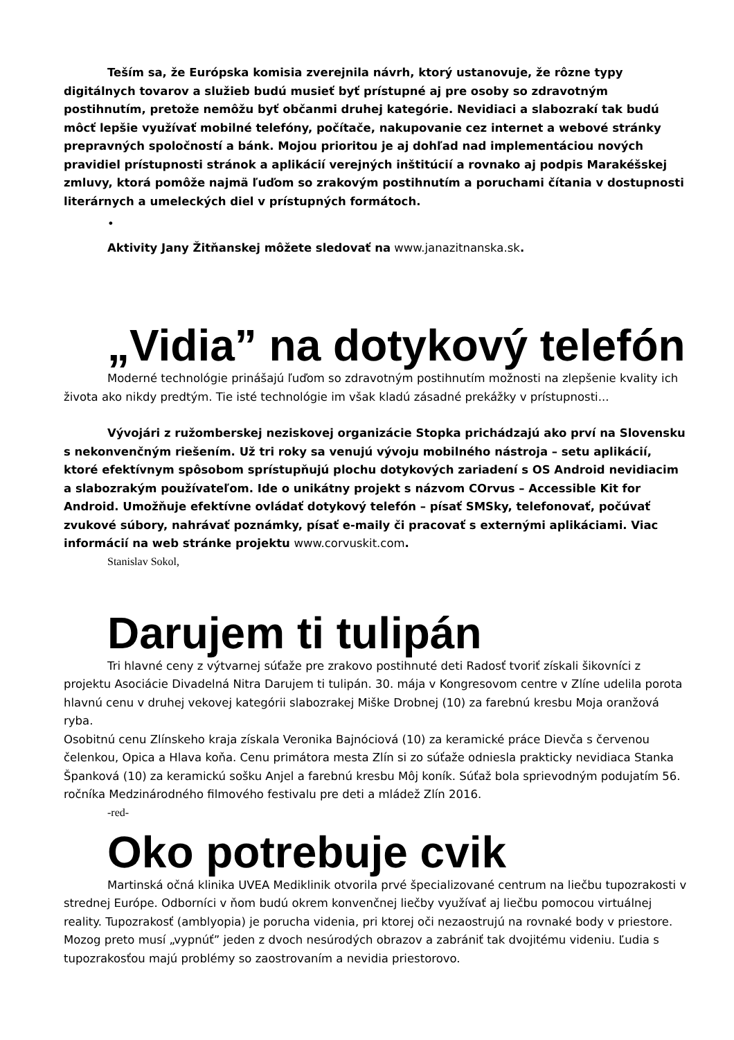Teším sa, že Európska komisia zverejnila návrh, ktorý ustanovuje, že rôzne typy digitálnych tovarov a služieb budú musieť byť prístupné aj pre osoby so zdravotným postihnutím, pretože nemôžu byť občanmi druhej kategórie. Nevidiaci a slabozrakí tak budú môcť lepšie využívať mobilné telefóny, počítače, nakupovanie cez internet a webové stránky prepravných spoločností a bánk. Mojou prioritou je aj dohľad nad implementáciou nových pravidiel prístupnosti stránok a aplikácií verejných inštitúcií a rovnako aj podpis Marakéšskej zmluvy, ktorá pomôže najmä ľuďom so zrakovým postihnutím a poruchami čítania v dostupnosti literárnych a umeleckých diel v prístupných formátoch.
•
Aktivity Jany Žitňanskej môžete sledovať na www.janazitnanska.sk.
„Vidia” na dotykový telefón
Moderné technológie prinášajú ľuďom so zdravotným postihnutím možnosti na zlepšenie kvality ich života ako nikdy predtým. Tie isté technológie im však kladú zásadné prekážky v prístupnosti...
Vývojári z ružomberskej neziskovej organizácie Stopka prichádzajú ako prví na Slovensku s nekonvenčným riešením. Už tri roky sa venujú vývoju mobilného nástroja – setu aplikácií, ktoré efektívnym spôsobom sprístupňujú plochu dotykových zariadení s OS Android nevidiacim a slabozrakým používateľom. Ide o unikátny projekt s názvom COrvus – Accessible Kit for Android. Umožňuje efektívne ovládať dotykový telefón – písať SMSky, telefonovať, počúvať zvukové súbory, nahrávať poznámky, písať e-maily či pracovať s externými aplikáciami. Viac informácií na web stránke projektu www.corvuskit.com.
Stanislav Sokol,
Darujem ti tulipán
Tri hlavné ceny z výtvarnej súťaže pre zrakovo postihnuté deti Radosť tvoriť získali šikovníci z projektu Asociácie Divadelná Nitra Darujem ti tulipán. 30. mája v Kongresovom centre v Zlíne udelila porota hlavnú cenu v druhej vekovej kategórii slabozrakej Miške Drobnej (10) za farebnú kresbu Moja oranžová ryba.
Osobitnú cenu Zlínskeho kraja získala Veronika Bajnóciová (10) za keramické práce Dievča s červenou čelenkou, Opica a Hlava koňa. Cenu primátora mesta Zlín si zo súťaže odniesla prakticky nevidiaca Stanka Španková (10) za keramickú sošku Anjel a farebnú kresbu Môj koník. Súťaž bola sprievodným podujatím 56. ročníka Medzinárodného filmového festivalu pre deti a mládež Zlín 2016.
-red-
Oko potrebuje cvik
Martinská očná klinika UVEA Mediklinik otvorila prvé špecializované centrum na liečbu tupozrakosti v strednej Európe. Odborníci v ňom budú okrem konvenčnej liečby využívať aj liečbu pomocou virtuálnej reality. Tupozrakosť (amblyopia) je porucha videnia, pri ktorej oči nezaostrujú na rovnaké body v priestore. Mozog preto musí „vypnúť” jeden z dvoch nesúrodých obrazov a zabrániť tak dvojitému videniu. Ľudia s tupozrakosťou majú problémy so zaostrovaním a nevidia priestorovo.